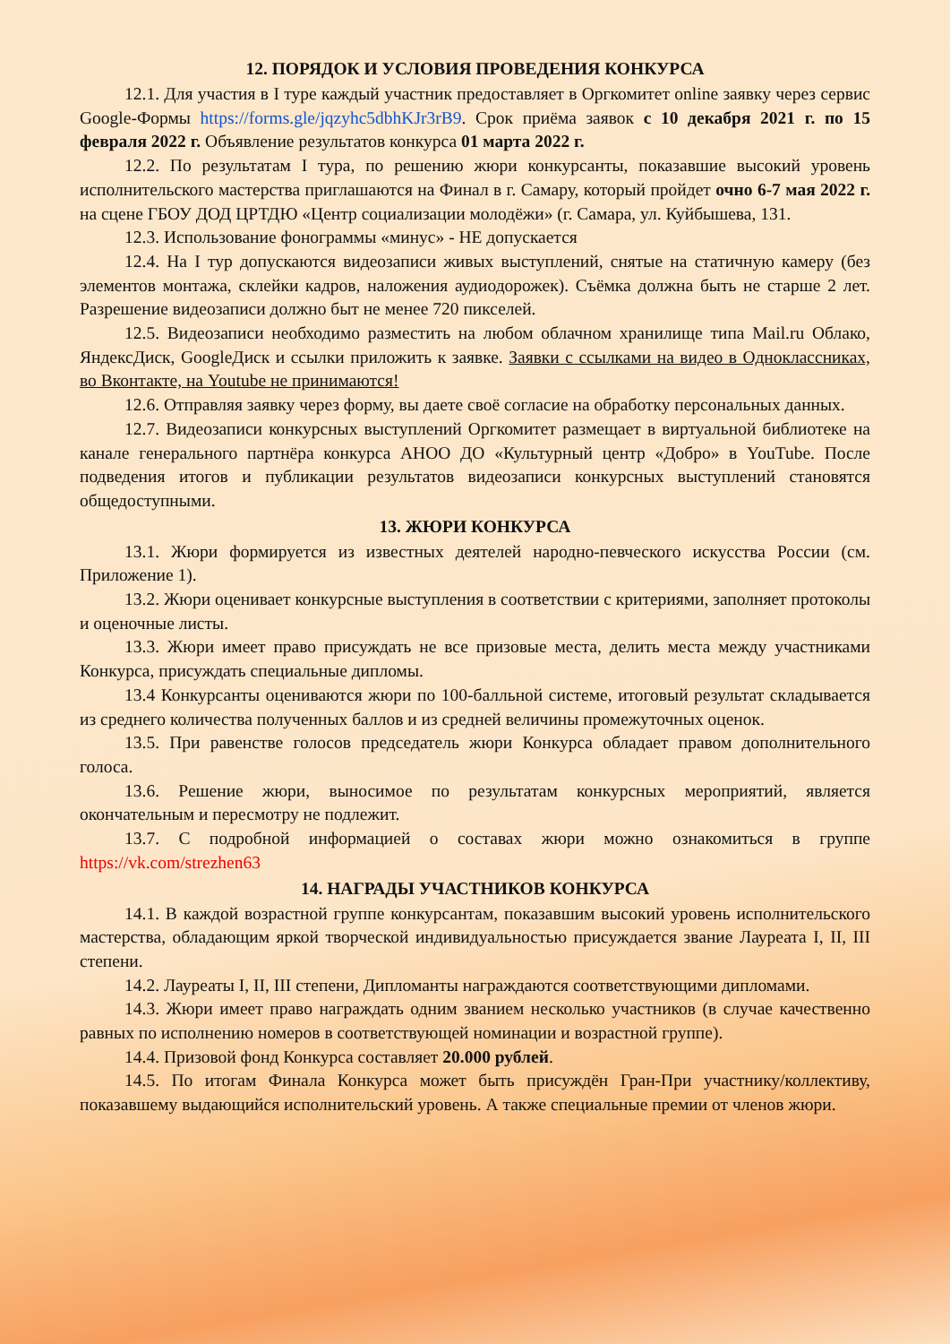12. ПОРЯДОК И УСЛОВИЯ ПРОВЕДЕНИЯ КОНКУРСА
12.1. Для участия в I туре каждый участник предоставляет в Оргкомитет online заявку через сервис Google-Формы https://forms.gle/jqzyhc5dbhKJr3rB9. Срок приёма заявок с 10 декабря 2021 г. по 15 февраля 2022 г. Объявление результатов конкурса 01 марта 2022 г.
12.2. По результатам I тура, по решению жюри конкурсанты, показавшие высокий уровень исполнительского мастерства приглашаются на Финал в г. Самару, который пройдет очно 6-7 мая 2022 г. на сцене ГБОУ ДОД ЦРТДЮ «Центр социализации молодёжи» (г. Самара, ул. Куйбышева, 131.
12.3. Использование фонограммы «минус» - НЕ допускается
12.4. На I тур допускаются видеозаписи живых выступлений, снятые на статичную камеру (без элементов монтажа, склейки кадров, наложения аудиодорожек). Съёмка должна быть не старше 2 лет. Разрешение видеозаписи должно быт не менее 720 пикселей.
12.5. Видеозаписи необходимо разместить на любом облачном хранилище типа Mail.ru Облако, ЯндексДиск, GoogleДиск и ссылки приложить к заявке. Заявки с ссылками на видео в Одноклассниках, во Вконтакте, на Youtube не принимаются!
12.6. Отправляя заявку через форму, вы даете своё согласие на обработку персональных данных.
12.7. Видеозаписи конкурсных выступлений Оргкомитет размещает в виртуальной библиотеке на канале генерального партнёра конкурса АНОО ДО «Культурный центр «Добро» в YouTube. После подведения итогов и публикации результатов видеозаписи конкурсных выступлений становятся общедоступными.
13. ЖЮРИ КОНКУРСА
13.1. Жюри формируется из известных деятелей народно-певческого искусства России (см. Приложение 1).
13.2. Жюри оценивает конкурсные выступления в соответствии с критериями, заполняет протоколы и оценочные листы.
13.3. Жюри имеет право присуждать не все призовые места, делить места между участниками Конкурса, присуждать специальные дипломы.
13.4 Конкурсанты оцениваются жюри по 100-балльной системе, итоговый результат складывается из среднего количества полученных баллов и из средней величины промежуточных оценок.
13.5. При равенстве голосов председатель жюри Конкурса обладает правом дополнительного голоса.
13.6. Решение жюри, выносимое по результатам конкурсных мероприятий, является окончательным и пересмотру не подлежит.
13.7. С подробной информацией о составах жюри можно ознакомиться в группе https://vk.com/strezhen63
14. НАГРАДЫ УЧАСТНИКОВ КОНКУРСА
14.1. В каждой возрастной группе конкурсантам, показавшим высокий уровень исполнительского мастерства, обладающим яркой творческой индивидуальностью присуждается звание Лауреата I, II, III степени.
14.2. Лауреаты I, II, III степени, Дипломанты награждаются соответствующими дипломами.
14.3. Жюри имеет право награждать одним званием несколько участников (в случае качественно равных по исполнению номеров в соответствующей номинации и возрастной группе).
14.4. Призовой фонд Конкурса составляет 20.000 рублей.
14.5. По итогам Финала Конкурса может быть присуждён Гран-При участнику/коллективу, показавшему выдающийся исполнительский уровень. А также специальные премии от членов жюри.